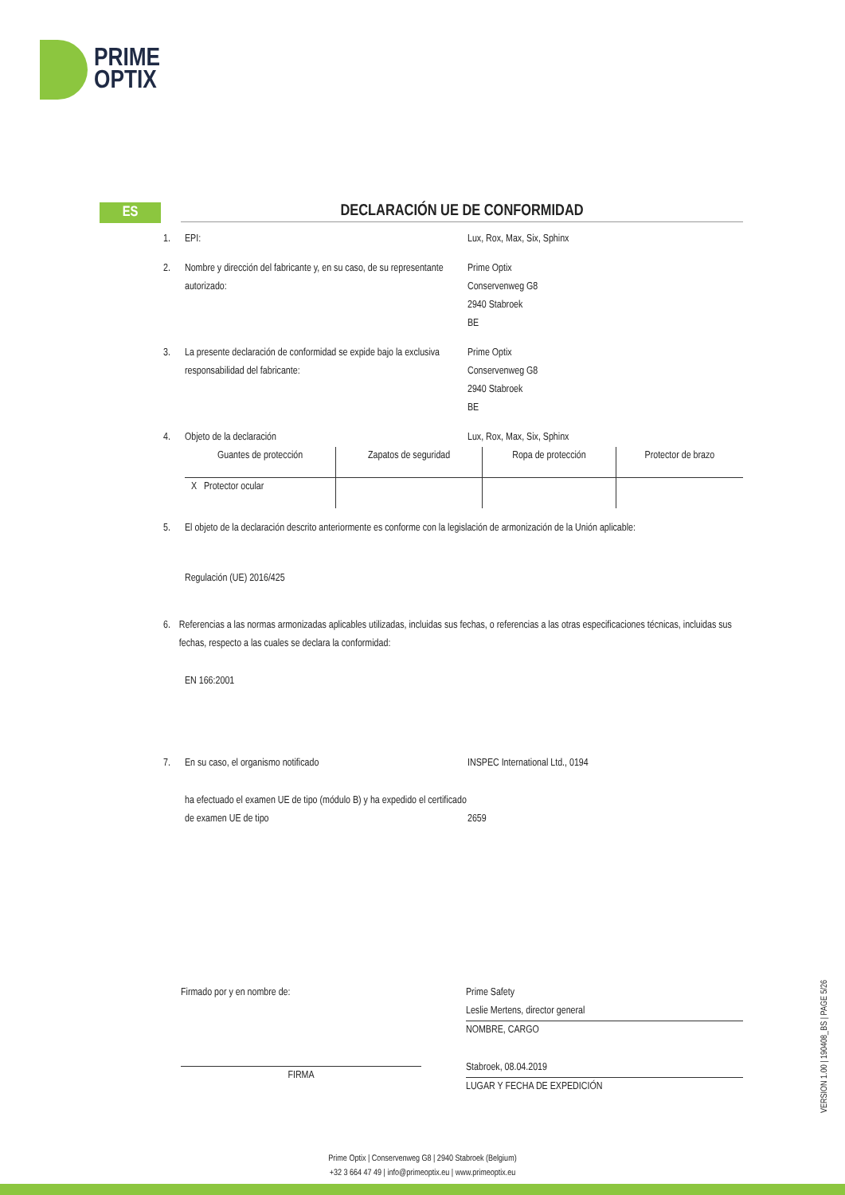PRIME
OPTIX
ES
DECLARACIÓN UE DE CONFORMIDAD
1. EPI: Lux, Rox, Max, Six, Sphinx
2. Nombre y dirección del fabricante y, en su caso, de su representante autorizado:
Prime Optix
Conservenweg G8
2940 Stabroek
BE
3. La presente declaración de conformidad se expide bajo la exclusiva responsabilidad del fabricante:
Prime Optix
Conservenweg G8
2940 Stabroek
BE
4. Objeto de la declaración Lux, Rox, Max, Six, Sphinx
| Guantes de protección | Zapatos de seguridad | Ropa de protección | Protector de brazo |
| X Protector ocular | | | |
5. El objeto de la declaración descrito anteriormente es conforme con la legislación de armonización de la Unión aplicable:
Regulación (UE) 2016/425
6. Referencias a las normas armonizadas aplicables utilizadas, incluidas sus fechas, o referencias a las otras especificaciones técnicas, incluidas sus fechas, respecto a las cuales se declara la conformidad:
EN 166:2001
7. En su caso, el organismo notificado INSPEC International Ltd., 0194
ha efectuado el examen UE de tipo (módulo B) y ha expedido el certificado de examen UE de tipo
2659
Firmado por y en nombre de:
FIRMA
Prime Safety
Leslie Mertens, director general
NOMBRE, CARGO
Stabroek, 08.04.2019
LUGAR Y FECHA DE EXPEDICIÓN
VERSION 1.00 | 190408_BS | PAGE 5/26
Prime Optix | Conservenweg G8 | 2940 Stabroek (Belgium)
+32 3 664 47 49 | info@primeoptix.eu | www.primeoptix.eu